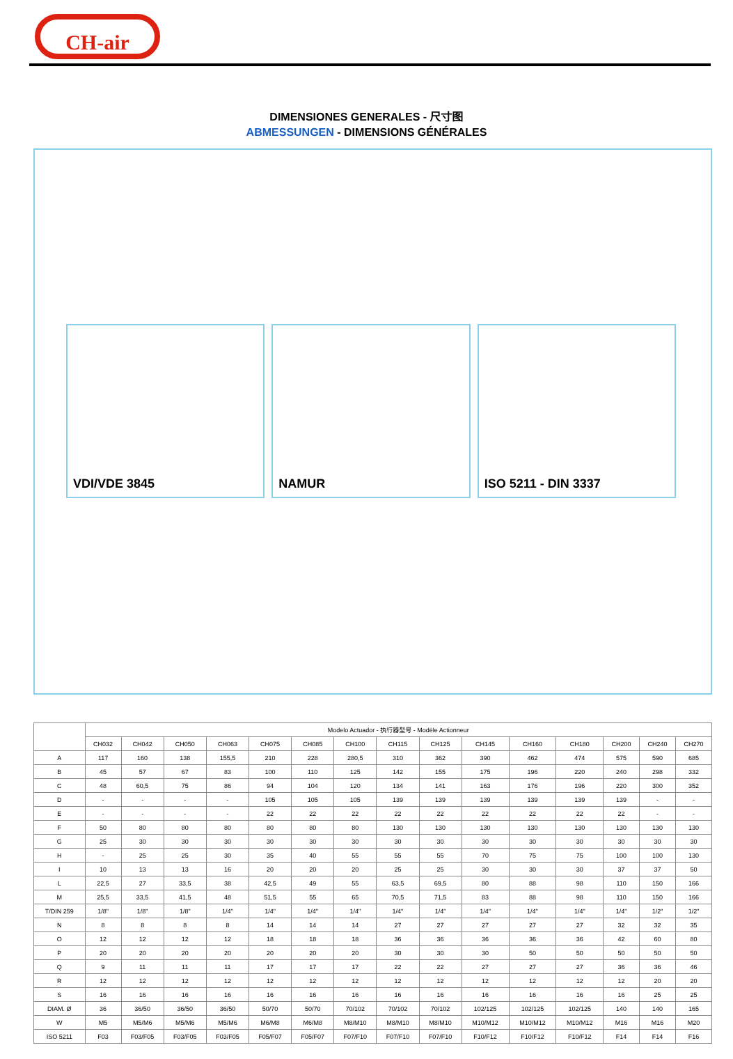CH-air
DIMENSIONES GENERALES - 尺寸图
ABMESSUNGEN - DIMENSIONS GÉNÉRALES
VDI/VDE 3845 NAMUR ISO 5211 - DIN 3337
| | Modelo Actuador - 执行器型号 - Modèle Actionneur | | | | | | | | | | | | | | |
| --- | --- | --- | --- | --- | --- | --- | --- | --- | --- | --- | --- | --- | --- | --- | --- |
| | CH032 | CH042 | CH050 | CH063 | CH075 | CH085 | CH100 | CH115 | CH125 | CH145 | CH160 | CH180 | CH200 | CH240 | CH270 |
| A | 117 | 160 | 138 | 155,5 | 210 | 228 | 280,5 | 310 | 362 | 390 | 462 | 474 | 575 | 590 | 685 |
| B | 45 | 57 | 67 | 83 | 100 | 110 | 125 | 142 | 155 | 175 | 196 | 220 | 240 | 298 | 332 |
| C | 48 | 60,5 | 75 | 86 | 94 | 104 | 120 | 134 | 141 | 163 | 176 | 196 | 220 | 300 | 352 |
| D | - | - | - | - | 105 | 105 | 105 | 139 | 139 | 139 | 139 | 139 | 139 | - | - |
| E | - | - | - | - | 22 | 22 | 22 | 22 | 22 | 22 | 22 | 22 | 22 | - | - |
| F | 50 | 80 | 80 | 80 | 80 | 80 | 80 | 130 | 130 | 130 | 130 | 130 | 130 | 130 | 130 |
| G | 25 | 30 | 30 | 30 | 30 | 30 | 30 | 30 | 30 | 30 | 30 | 30 | 30 | 30 | 30 |
| H | - | 25 | 25 | 30 | 35 | 40 | 55 | 55 | 55 | 70 | 75 | 75 | 100 | 100 | 130 |
| I | 10 | 13 | 13 | 16 | 20 | 20 | 20 | 25 | 25 | 30 | 30 | 30 | 37 | 37 | 50 |
| L | 22,5 | 27 | 33,5 | 38 | 42,5 | 49 | 55 | 63,5 | 69,5 | 80 | 88 | 98 | 110 | 150 | 166 |
| M | 25,5 | 33,5 | 41,5 | 48 | 51,5 | 55 | 65 | 70,5 | 71,5 | 83 | 88 | 98 | 110 | 150 | 166 |
| T/DIN 259 | 1/8" | 1/8" | 1/8" | 1/4" | 1/4" | 1/4" | 1/4" | 1/4" | 1/4" | 1/4" | 1/4" | 1/4" | 1/4" | 1/2" | 1/2" |
| N | 8 | 8 | 8 | 8 | 14 | 14 | 14 | 27 | 27 | 27 | 27 | 27 | 32 | 32 | 35 |
| O | 12 | 12 | 12 | 12 | 18 | 18 | 18 | 36 | 36 | 36 | 36 | 36 | 42 | 60 | 80 |
| P | 20 | 20 | 20 | 20 | 20 | 20 | 20 | 30 | 30 | 30 | 50 | 50 | 50 | 50 | 50 |
| Q | 9 | 11 | 11 | 11 | 17 | 17 | 17 | 22 | 22 | 27 | 27 | 27 | 36 | 36 | 46 |
| R | 12 | 12 | 12 | 12 | 12 | 12 | 12 | 12 | 12 | 12 | 12 | 12 | 12 | 20 | 20 |
| S | 16 | 16 | 16 | 16 | 16 | 16 | 16 | 16 | 16 | 16 | 16 | 16 | 16 | 25 | 25 |
| DIAM. Ø | 36 | 36/50 | 36/50 | 36/50 | 50/70 | 50/70 | 70/102 | 70/102 | 70/102 | 102/125 | 102/125 | 102/125 | 140 | 140 | 165 |
| W | M5 | M5/M6 | M5/M6 | M5/M6 | M6/M8 | M6/M8 | M8/M10 | M8/M10 | M8/M10 | M10/M12 | M10/M12 | M10/M12 | M16 | M16 | M20 |
| ISO 5211 | F03 | F03/F05 | F03/F05 | F03/F05 | F05/F07 | F05/F07 | F07/F10 | F07/F10 | F07/F10 | F10/F12 | F10/F12 | F10/F12 | F14 | F14 | F16 |